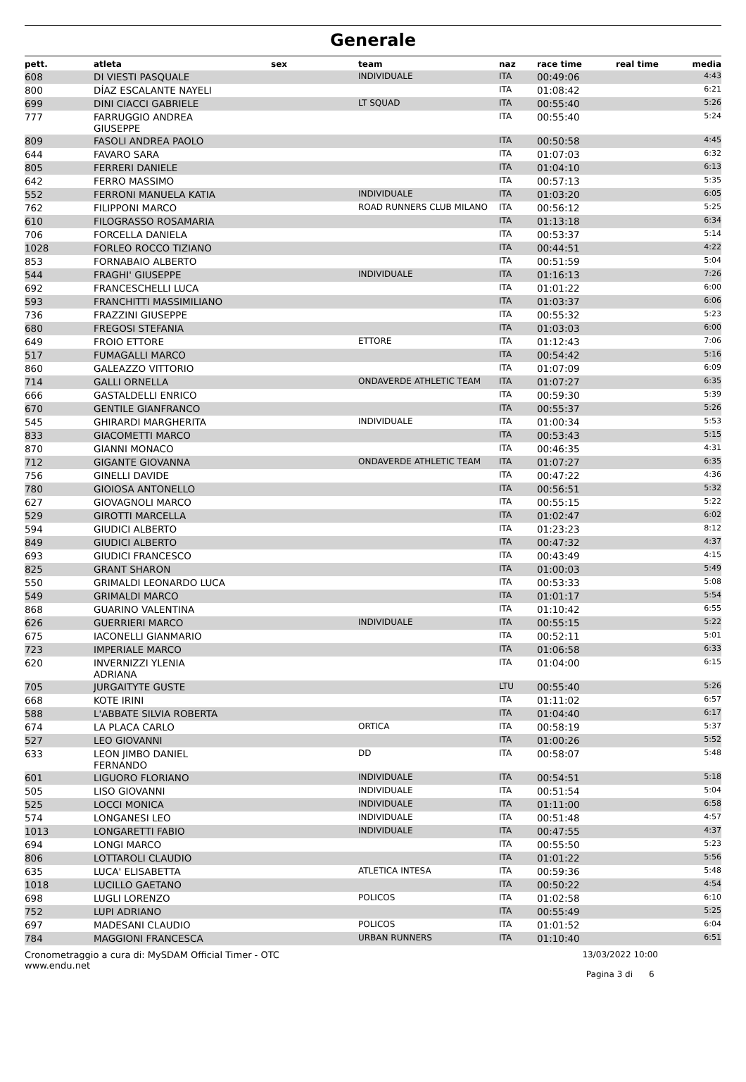Generale
| pett. | atleta | sex | team | naz | race time | real time | media |
| --- | --- | --- | --- | --- | --- | --- | --- |
| 608 | DI VIESTI PASQUALE | | INDIVIDUALE | ITA | 00:49:06 | | 4:43 |
| 800 | DÍAZ ESCALANTE NAYELI | | | ITA | 01:08:42 | | 6:21 |
| 699 | DINI CIACCI GABRIELE | | LT SQUAD | ITA | 00:55:40 | | 5:26 |
| 777 | FARRUGGIO ANDREA GIUSEPPE | | | ITA | 00:55:40 | | 5:24 |
| 809 | FASOLI ANDREA PAOLO | | | ITA | 00:50:58 | | 4:45 |
| 644 | FAVARO SARA | | | ITA | 01:07:03 | | 6:32 |
| 805 | FERRERI DANIELE | | | ITA | 01:04:10 | | 6:13 |
| 642 | FERRO MASSIMO | | | ITA | 00:57:13 | | 5:35 |
| 552 | FERRONI MANUELA KATIA | | INDIVIDUALE | ITA | 01:03:20 | | 6:05 |
| 762 | FILIPPONI MARCO | | ROAD RUNNERS CLUB MILANO | ITA | 00:56:12 | | 5:25 |
| 610 | FILOGRASSO ROSAMARIA | | | ITA | 01:13:18 | | 6:34 |
| 706 | FORCELLA DANIELA | | | ITA | 00:53:37 | | 5:14 |
| 1028 | FORLEO ROCCO TIZIANO | | | ITA | 00:44:51 | | 4:22 |
| 853 | FORNABAIO ALBERTO | | | ITA | 00:51:59 | | 5:04 |
| 544 | FRAGHI' GIUSEPPE | | INDIVIDUALE | ITA | 01:16:13 | | 7:26 |
| 692 | FRANCESCHELLI LUCA | | | ITA | 01:01:22 | | 6:00 |
| 593 | FRANCHITTI MASSIMILIANO | | | ITA | 01:03:37 | | 6:06 |
| 736 | FRAZZINI GIUSEPPE | | | ITA | 00:55:32 | | 5:23 |
| 680 | FREGOSI STEFANIA | | | ITA | 01:03:03 | | 6:00 |
| 649 | FROIO ETTORE | | ETTORE | ITA | 01:12:43 | | 7:06 |
| 517 | FUMAGALLI MARCO | | | ITA | 00:54:42 | | 5:16 |
| 860 | GALEAZZO VITTORIO | | | ITA | 01:07:09 | | 6:09 |
| 714 | GALLI ORNELLA | | ONDAVERDE ATHLETIC TEAM | ITA | 01:07:27 | | 6:35 |
| 666 | GASTALDELLI ENRICO | | | ITA | 00:59:30 | | 5:39 |
| 670 | GENTILE GIANFRANCO | | | ITA | 00:55:37 | | 5:26 |
| 545 | GHIRARDI MARGHERITA | | INDIVIDUALE | ITA | 01:00:34 | | 5:53 |
| 833 | GIACOMETTI MARCO | | | ITA | 00:53:43 | | 5:15 |
| 870 | GIANNI MONACO | | | ITA | 00:46:35 | | 4:31 |
| 712 | GIGANTE GIOVANNA | | ONDAVERDE ATHLETIC TEAM | ITA | 01:07:27 | | 6:35 |
| 756 | GINELLI DAVIDE | | | ITA | 00:47:22 | | 4:36 |
| 780 | GIOIOSA ANTONELLO | | | ITA | 00:56:51 | | 5:32 |
| 627 | GIOVAGNOLI MARCO | | | ITA | 00:55:15 | | 5:22 |
| 529 | GIROTTI MARCELLA | | | ITA | 01:02:47 | | 6:02 |
| 594 | GIUDICI ALBERTO | | | ITA | 01:23:23 | | 8:12 |
| 849 | GIUDICI ALBERTO | | | ITA | 00:47:32 | | 4:37 |
| 693 | GIUDICI FRANCESCO | | | ITA | 00:43:49 | | 4:15 |
| 825 | GRANT SHARON | | | ITA | 01:00:03 | | 5:49 |
| 550 | GRIMALDI LEONARDO LUCA | | | ITA | 00:53:33 | | 5:08 |
| 549 | GRIMALDI MARCO | | | ITA | 01:01:17 | | 5:54 |
| 868 | GUARINO VALENTINA | | | ITA | 01:10:42 | | 6:55 |
| 626 | GUERRIERI MARCO | | INDIVIDUALE | ITA | 00:55:15 | | 5:22 |
| 675 | IACONELLI GIANMARIO | | | ITA | 00:52:11 | | 5:01 |
| 723 | IMPERIALE MARCO | | | ITA | 01:06:58 | | 6:33 |
| 620 | INVERNIZZI YLENIA ADRIANA | | | ITA | 01:04:00 | | 6:15 |
| 705 | JURGAITYTE GUSTE | | | LTU | 00:55:40 | | 5:26 |
| 668 | KOTE IRINI | | | ITA | 01:11:02 | | 6:57 |
| 588 | L'ABBATE SILVIA ROBERTA | | | ITA | 01:04:40 | | 6:17 |
| 674 | LA PLACA CARLO | | ORTICA | ITA | 00:58:19 | | 5:37 |
| 527 | LEO GIOVANNI | | | ITA | 01:00:26 | | 5:52 |
| 633 | LEON JIMBO DANIEL FERNANDO | | DD | ITA | 00:58:07 | | 5:48 |
| 601 | LIGUORO FLORIANO | | INDIVIDUALE | ITA | 00:54:51 | | 5:18 |
| 505 | LISO GIOVANNI | | INDIVIDUALE | ITA | 00:51:54 | | 5:04 |
| 525 | LOCCI MONICA | | INDIVIDUALE | ITA | 01:11:00 | | 6:58 |
| 574 | LONGANESI LEO | | INDIVIDUALE | ITA | 00:51:48 | | 4:57 |
| 1013 | LONGARETTI FABIO | | INDIVIDUALE | ITA | 00:47:55 | | 4:37 |
| 694 | LONGI MARCO | | | ITA | 00:55:50 | | 5:23 |
| 806 | LOTTAROLI CLAUDIO | | | ITA | 01:01:22 | | 5:56 |
| 635 | LUCA' ELISABETTA | | ATLETICA INTESA | ITA | 00:59:36 | | 5:48 |
| 1018 | LUCILLO GAETANO | | | ITA | 00:50:22 | | 4:54 |
| 698 | LUGLI LORENZO | | POLICOS | ITA | 01:02:58 | | 6:10 |
| 752 | LUPI ADRIANO | | | ITA | 00:55:49 | | 5:25 |
| 697 | MADESANI CLAUDIO | | POLICOS | ITA | 01:01:52 | | 6:04 |
| 784 | MAGGIONI FRANCESCA | | URBAN RUNNERS | ITA | 01:10:40 | | 6:51 |
Cronometraggio a cura di: MySDAM Official Timer - OTC
www.endu.net
13/03/2022 10:00
Pagina 3 di 6